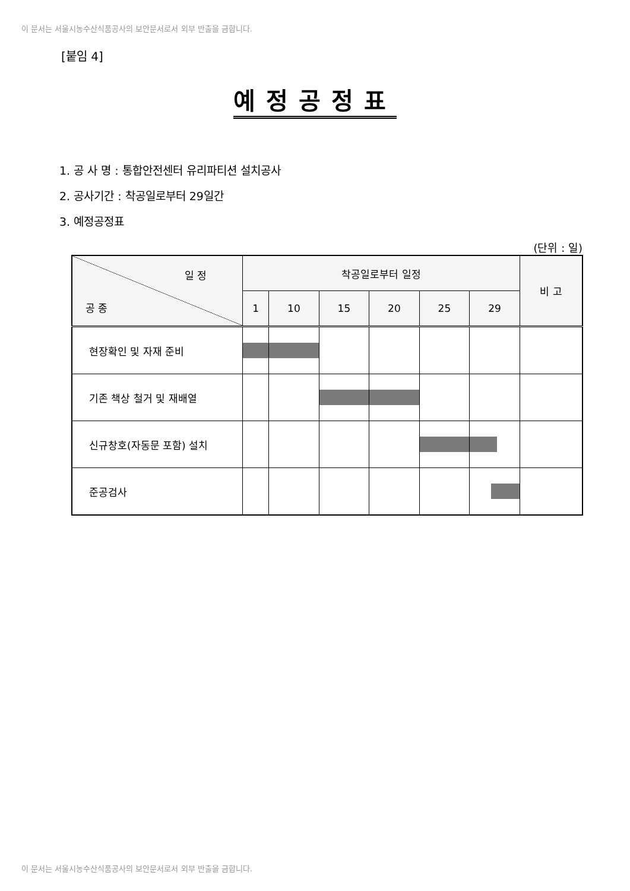이 문서는 서울시농수산식품공사의 보안문서로서 외부 반출을 금합니다.
[붙임 4]
예정공정표
1. 공 사 명 : 통합안전센터 유리파티션 설치공사
2. 공사기간 : 착공일로부터 29일간
3. 예정공정표
(단위 : 일)
| 일 정 공 종 | 착공일로부터 일정 | | | | | | 비 고 |
| --- | --- | --- | --- | --- | --- | --- | --- |
| | 1 | 10 | 15 | 20 | 25 | 29 | |
| 현장확인 및 자재 준비 | | | | | | | |
| 기존 책상 철거 및 재배열 | | | | | | | |
| 신규창호(자동문 포함) 설치 | | | | | | | |
| 준공검사 | | | | | | | |
이 문서는 서울시농수산식품공사의 보안문서로서 외부 반출을 금합니다.